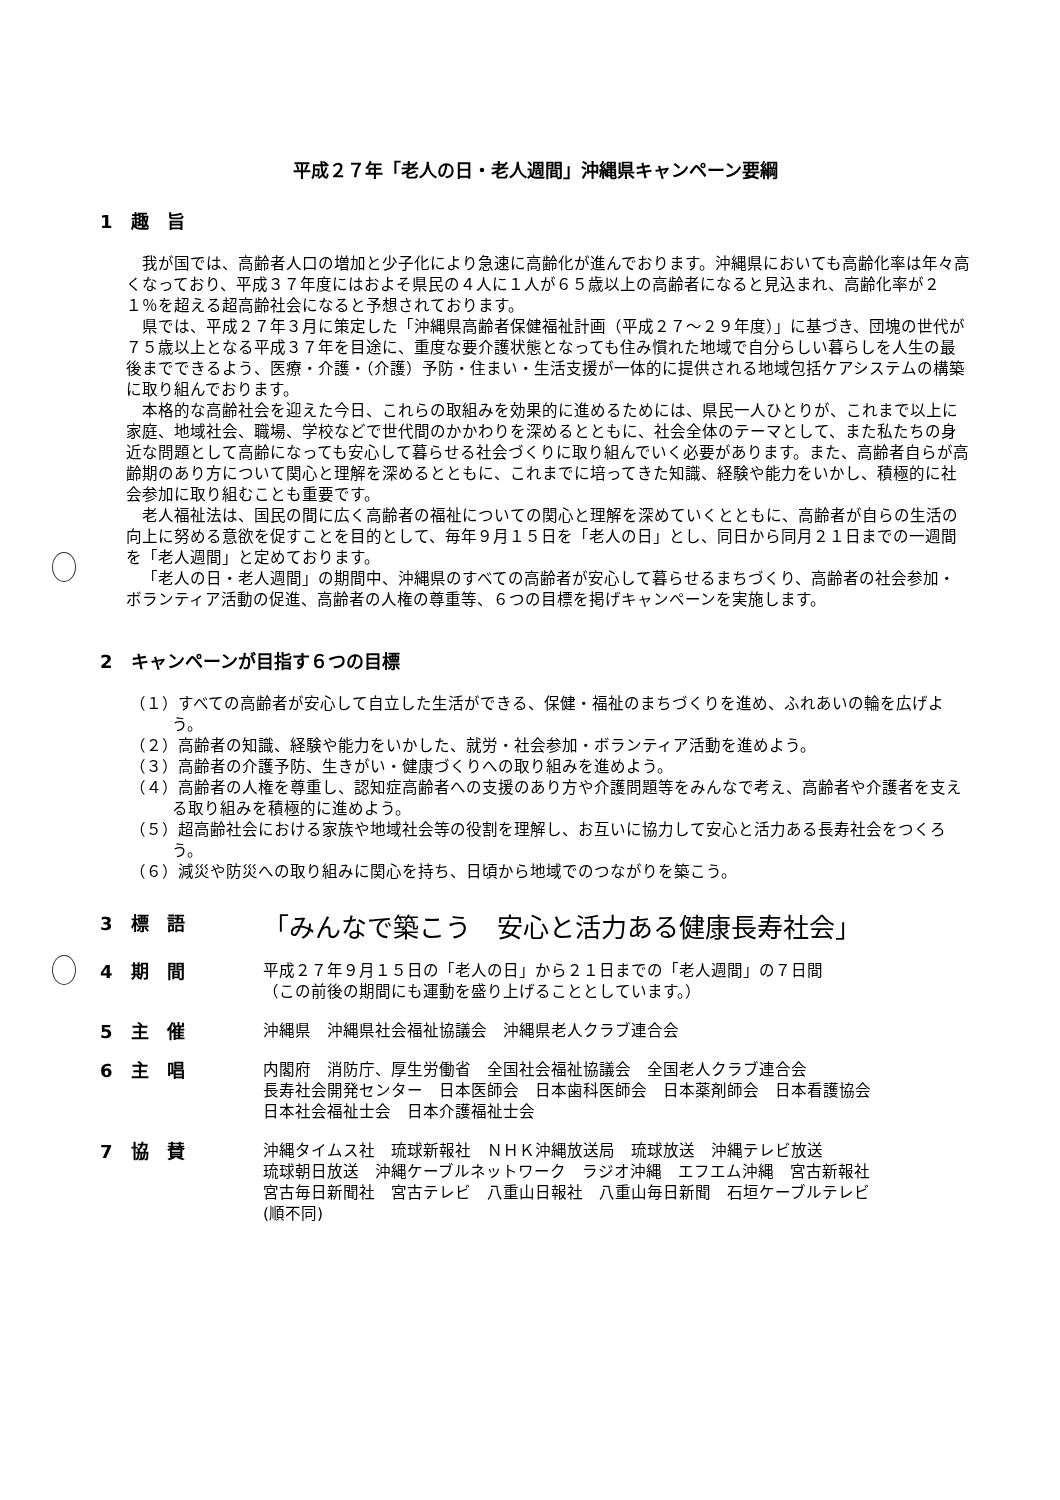平成２７年「老人の日・老人週間」沖縄県キャンペーン要綱
1　趣　旨
我が国では、高齢者人口の増加と少子化により急速に高齢化が進んでおります。沖縄県においても高齢化率は年々高くなっており、平成３７年度にはおよそ県民の４人に１人が６５歳以上の高齢者になると見込まれ、高齢化率が２１％を超える超高齢社会になると予想されております。
県では、平成２７年３月に策定した「沖縄県高齢者保健福祉計画（平成２７～２９年度）」に基づき、団塊の世代が７５歳以上となる平成３７年を目途に、重度な要介護状態となっても住み慣れた地域で自分らしい暮らしを人生の最後までできるよう、医療・介護・（介護）予防・住まい・生活支援が一体的に提供される地域包括ケアシステムの構築に取り組んでおります。
本格的な高齢社会を迎えた今日、これらの取組みを効果的に進めるためには、県民一人ひとりが、これまで以上に家庭、地域社会、職場、学校などで世代間のかかわりを深めるとともに、社会全体のテーマとして、また私たちの身近な問題として高齢になっても安心して暮らせる社会づくりに取り組んでいく必要があります。また、高齢者自らが高齢期のあり方について関心と理解を深めるとともに、これまでに培ってきた知識、経験や能力をいかし、積極的に社会参加に取り組むことも重要です。
老人福祉法は、国民の間に広く高齢者の福祉についての関心と理解を深めていくとともに、高齢者が自らの生活の向上に努める意欲を促すことを目的として、毎年９月１５日を「老人の日」とし、同日から同月２１日までの一週間を「老人週間」と定めております。
「老人の日・老人週間」の期間中、沖縄県のすべての高齢者が安心して暮らせるまちづくり、高齢者の社会参加・ボランティア活動の促進、高齢者の人権の尊重等、６つの目標を掲げキャンペーンを実施します。
2　キャンペーンが目指す６つの目標
（１）すべての高齢者が安心して自立した生活ができる、保健・福祉のまちづくりを進め、ふれあいの輪を広げよう。
（２）高齢者の知識、経験や能力をいかした、就労・社会参加・ボランティア活動を進めよう。
（３）高齢者の介護予防、生きがい・健康づくりへの取り組みを進めよう。
（４）高齢者の人権を尊重し、認知症高齢者への支援のあり方や介護問題等をみんなで考え、高齢者や介護者を支える取り組みを積極的に進めよう。
（５）超高齢社会における家族や地域社会等の役割を理解し、お互いに協力して安心と活力ある長寿社会をつくろう。
（６）減災や防災への取り組みに関心を持ち、日頃から地域でのつながりを築こう。
3　標　語
「みんなで築こう　安心と活力ある健康長寿社会」
4　期　間
平成２７年９月１５日の「老人の日」から２１日までの「老人週間」の７日間
（この前後の期間にも運動を盛り上げることとしています。）
5　主　催
沖縄県　沖縄県社会福祉協議会　沖縄県老人クラブ連合会
6　主　唱
内閣府　消防庁、厚生労働省　全国社会福祉協議会　全国老人クラブ連合会
長寿社会開発センター　日本医師会　日本歯科医師会　日本薬剤師会　日本看護協会
日本社会福祉士会　日本介護福祉士会
7　協　賛
沖縄タイムス社　琉球新報社　ＮＨＫ沖縄放送局　琉球放送　沖縄テレビ放送
琉球朝日放送　沖縄ケーブルネットワーク　ラジオ沖縄　エフエム沖縄　宮古新報社
宮古毎日新聞社　宮古テレビ　八重山日報社　八重山毎日新聞　石垣ケーブルテレビ
(順不同)